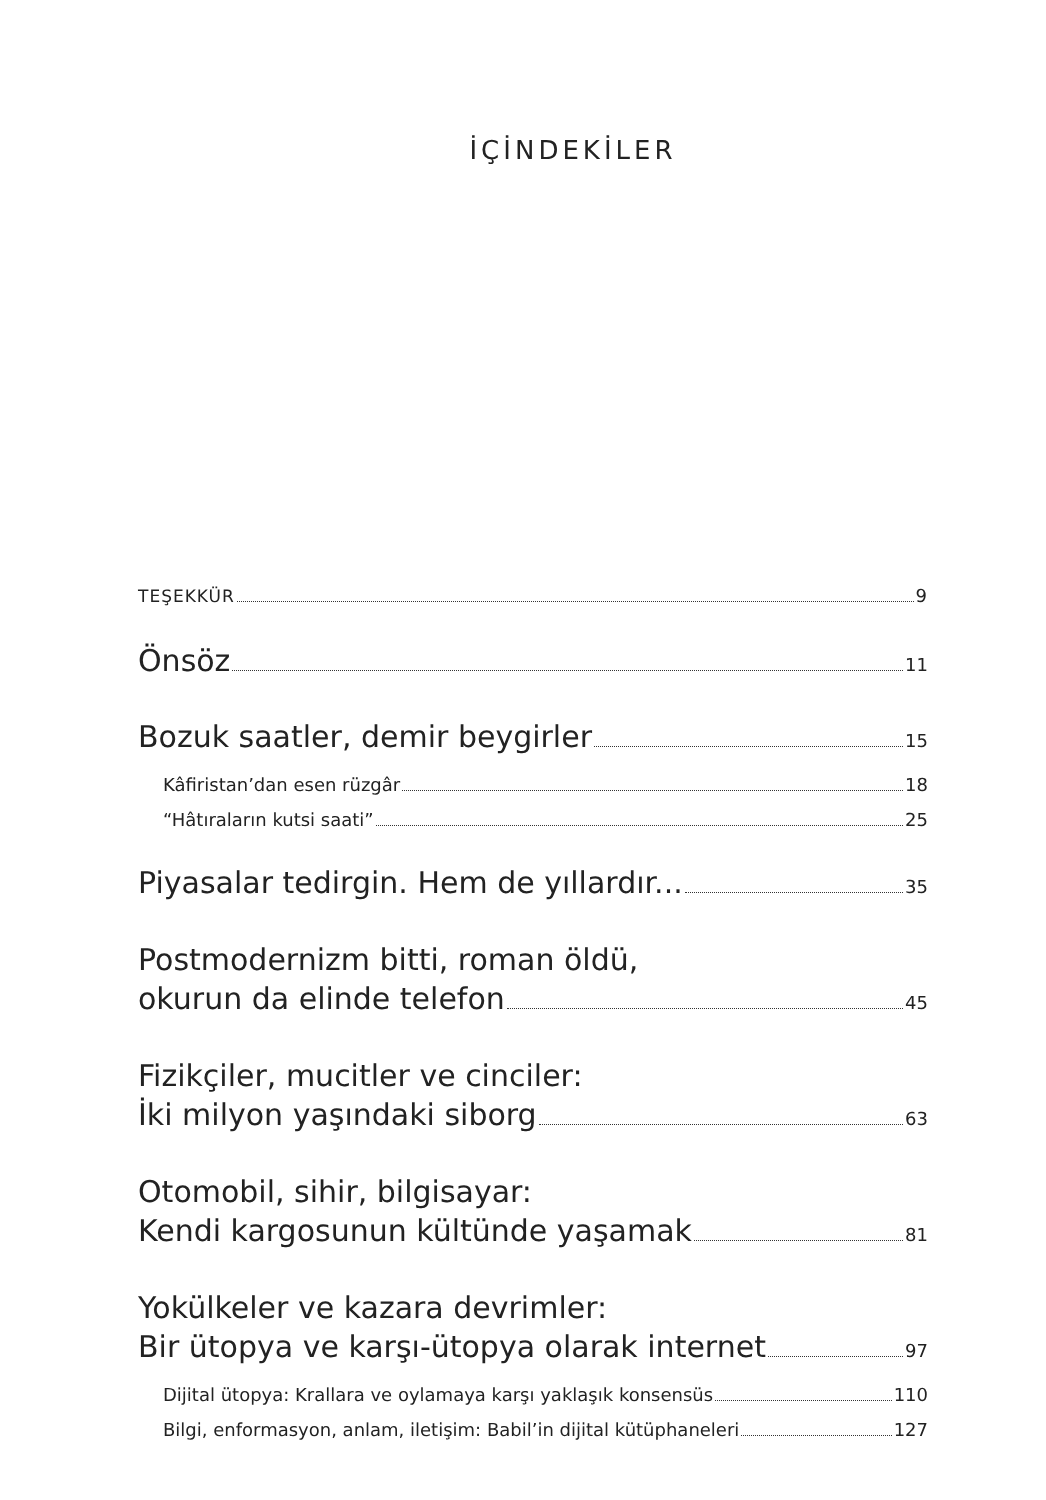İÇİNDEKİLER
TEŞEKKÜR 9
Önsöz 11
Bozuk saatler, demir beygirler 15
Kâfiristan’dan esen rüzgâr 18
“Hâtıraların kutsi saati” 25
Piyasalar tedirgin. Hem de yıllardır... 35
Postmodernizm bitti, roman öldü,
okurun da elinde telefon 45
Fizikçiler, mucitler ve cinciler:
İki milyon yaşındaki siborg 63
Otomobil, sihir, bilgisayar:
Kendi kargosunun kültünde yaşamak 81
Yokülkeler ve kazara devrimler:
Bir ütopya ve karşı-ütopya olarak internet 97
Dijital ütopya: Krallara ve oylamaya karşı yaklaşık konsensüs 110
Bilgi, enformasyon, anlam, iletişim: Babil’in dijital kütüphaneleri 127